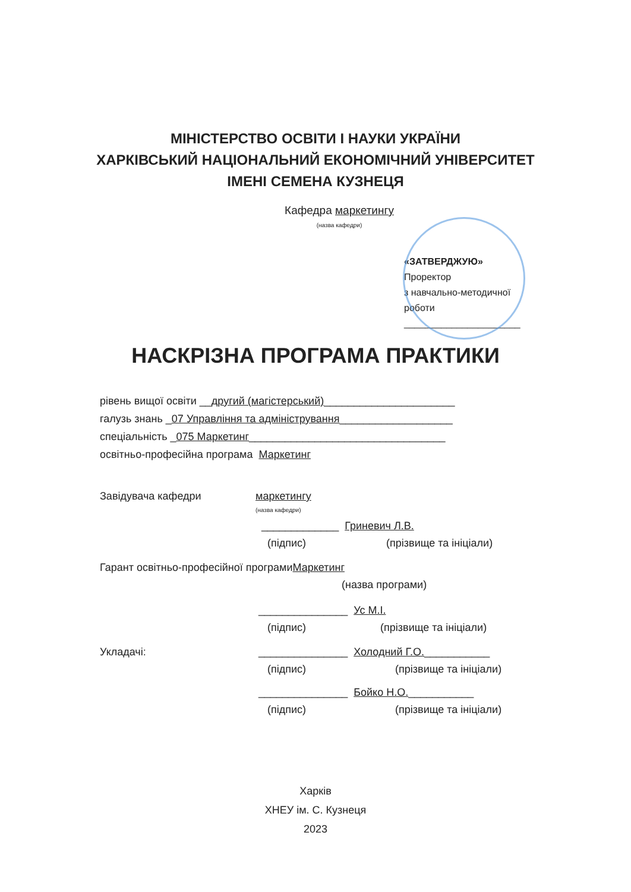МІНІСТЕРСТВО ОСВІТИ І НАУКИ УКРАЇНИ
ХАРКІВСЬКИЙ НАЦІОНАЛЬНИЙ ЕКОНОМІЧНИЙ УНІВЕРСИТЕТ
ІМЕНІ СЕМЕНА КУЗНЕЦЯ
Кафедра маркетингу
(назва кафедри)
«ЗАТВЕРДЖУЮ»
Проректор
з навчально-методичної
роботи
______________________
НАСКРІЗНА ПРОГРАМА ПРАКТИКИ
рівень вищої освіти __другий (магістерський)______________________
галузь знань _07 Управління та адміністрування___________________
спеціальність _075 Маркетинг_________________________________
освітньо-професійна програма Маркетинг
Завідувача кафедри маркетингу
(назва кафедри)
_____________ Гриневич Л.В.
(підпис) (прізвище та ініціали)
Гарант освітньо-професійної програми Маркетинг
(назва програми)
_______________ Ус М.І.
(підпис) (прізвище та ініціали)
Укладачі: _______________ Холодний Г.О.___________
(підпис) (прізвище та ініціали)
_______________ Бойко Н.О. ___________
(підпис) (прізвище та ініціали)
Харків
ХНЕУ ім. С. Кузнеця
2023